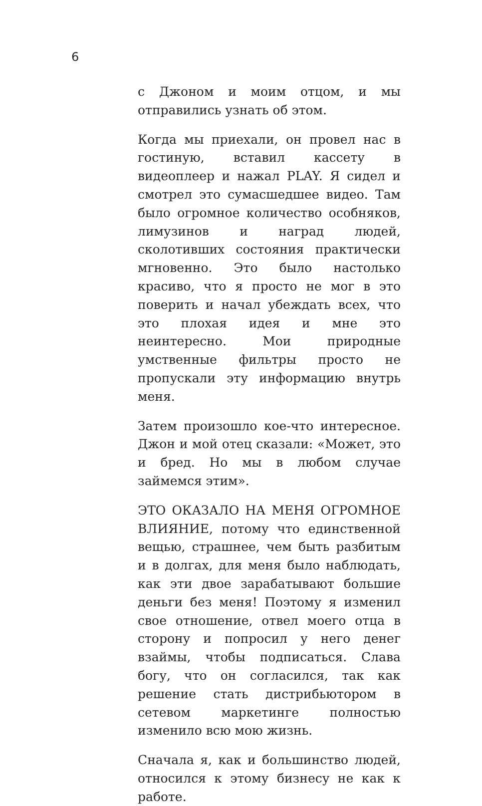6
с Джоном и моим отцом, и мы отправились узнать об этом.
Когда мы приехали, он провел нас в гостиную, вставил кассету в видеоплеер и нажал PLAY. Я сидел и смотрел это сумасшедшее видео. Там было огромное количество особняков, лимузинов и наград людей, сколотивших состояния практически мгновенно. Это было настолько красиво, что я просто не мог в это поверить и начал убеждать всех, что это плохая идея и мне это неинтересно. Мои природные умственные фильтры просто не пропускали эту информацию внутрь меня.
Затем произошло кое-что интересное. Джон и мой отец сказали: «Может, это и бред. Но мы в любом случае займемся этим».
ЭТО ОКАЗАЛО НА МЕНЯ ОГРОМНОЕ ВЛИЯНИЕ, потому что единственной вещью, страшнее, чем быть разбитым и в долгах, для меня было наблюдать, как эти двое зарабатывают большие деньги без меня! Поэтому я изменил свое отношение, отвел моего отца в сторону и попросил у него денег взаймы, чтобы подписаться. Слава богу, что он согласился, так как решение стать дистрибьютором в сетевом маркетинге полностью изменило всю мою жизнь.
Сначала я, как и большинство людей, относился к этому бизнесу не как к работе.